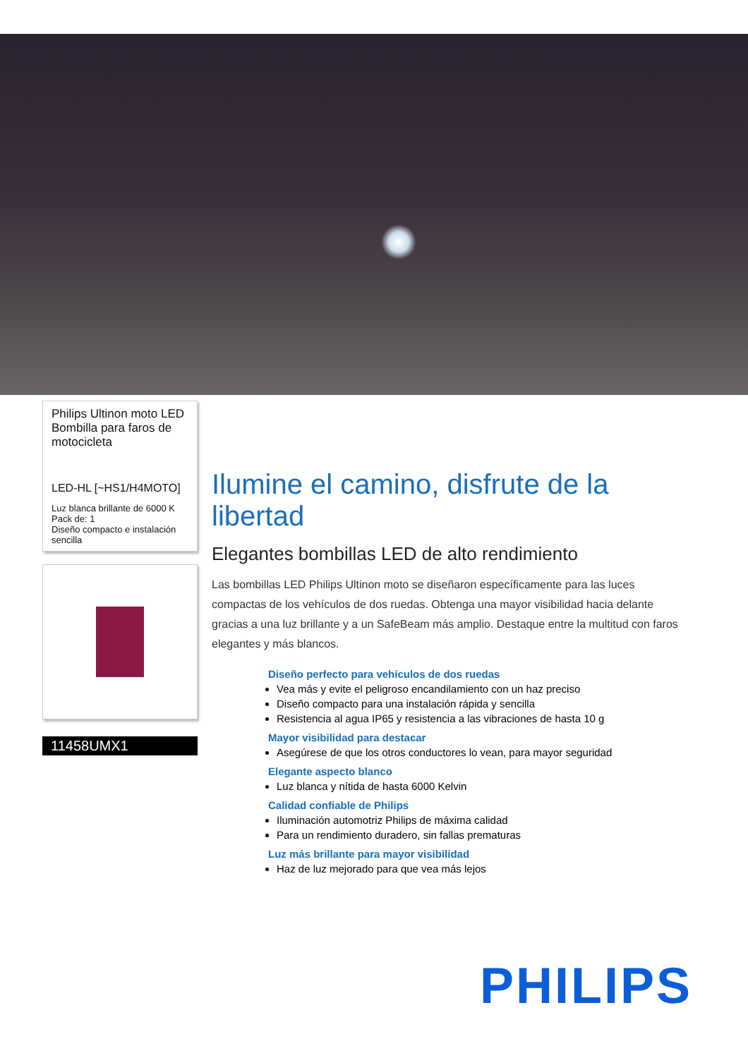Philips Ultinon moto LED
Bombilla para faros de
motocicleta
LED-HL [~HS1/H4MOTO]
Luz blanca brillante de 6000 K
Pack de: 1
Diseño compacto e instalación sencilla
11458UMX1
Ilumine el camino, disfrute de la libertad
Elegantes bombillas LED de alto rendimiento
Las bombillas LED Philips Ultinon moto se diseñaron específicamente para las luces compactas de los vehículos de dos ruedas. Obtenga una mayor visibilidad hacia delante gracias a una luz brillante y a un SafeBeam más amplio. Destaque entre la multitud con faros elegantes y más blancos.
Diseño perfecto para vehículos de dos ruedas
Vea más y evite el peligroso encandilamiento con un haz preciso
Diseño compacto para una instalación rápida y sencilla
Resistencia al agua IP65 y resistencia a las vibraciones de hasta 10 g
Mayor visibilidad para destacar
Asegúrese de que los otros conductores lo vean, para mayor seguridad
Elegante aspecto blanco
Luz blanca y nítida de hasta 6000 Kelvin
Calidad confiable de Philips
Iluminación automotriz Philips de máxima calidad
Para un rendimiento duradero, sin fallas prematuras
Luz más brillante para mayor visibilidad
Haz de luz mejorado para que vea más lejos
PHILIPS